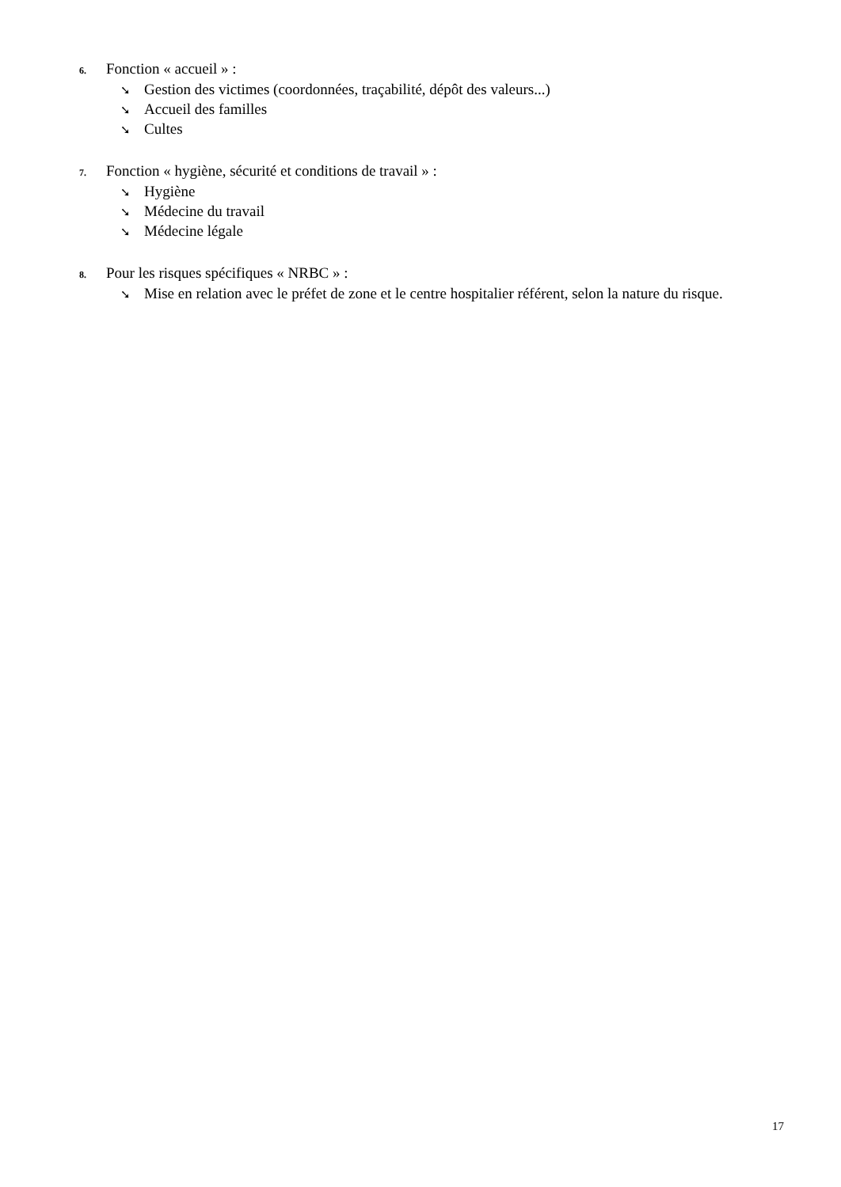6. Fonction « accueil » :
➘ Gestion des victimes (coordonnées, traçabilité, dépôt des valeurs...)
➘ Accueil des familles
➘ Cultes
7. Fonction « hygiène, sécurité et conditions de travail » :
➘ Hygiène
➘ Médecine du travail
➘ Médecine légale
8. Pour les risques spécifiques « NRBC » :
➘ Mise en relation avec le préfet de zone et le centre hospitalier référent, selon la nature du risque.
17